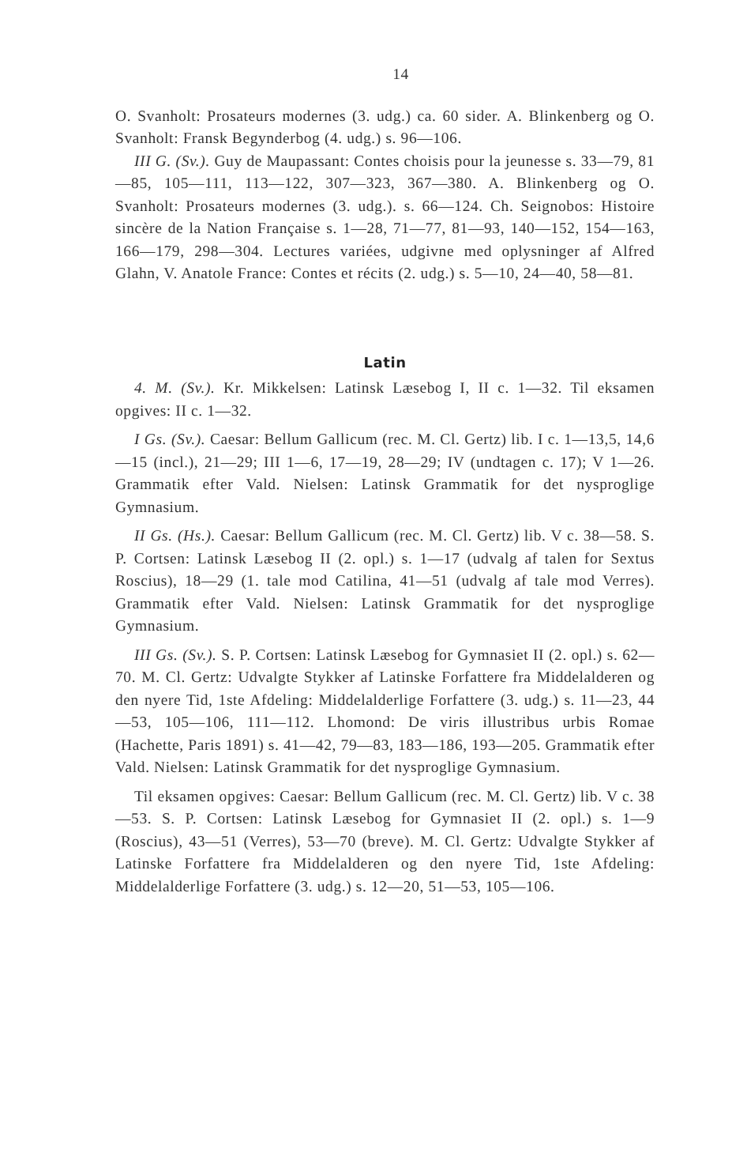14
O. Svanholt: Prosateurs modernes (3. udg.) ca. 60 sider. A. Blinkenberg og O. Svanholt: Fransk Begynderbog (4. udg.) s. 96—106.
III G. (Sv.). Guy de Maupassant: Contes choisis pour la jeunesse s. 33—79, 81—85, 105—111, 113—122, 307—323, 367—380. A. Blinkenberg og O. Svanholt: Prosateurs modernes (3. udg.). s. 66—124. Ch. Seignobos: Histoire sincère de la Nation Française s. 1—28, 71—77, 81—93, 140—152, 154—163, 166—179, 298—304. Lectures variées, udgivne med oplysninger af Alfred Glahn, V. Anatole France: Contes et récits (2. udg.) s. 5—10, 24—40, 58—81.
Latin
4. M. (Sv.). Kr. Mikkelsen: Latinsk Læsebog I, II c. 1—32. Til eksamen opgives: II c. 1—32.
I Gs. (Sv.). Caesar: Bellum Gallicum (rec. M. Cl. Gertz) lib. I c. 1—13,5, 14,6—15 (incl.), 21—29; III 1—6, 17—19, 28—29; IV (undtagen c. 17); V 1—26. Grammatik efter Vald. Nielsen: Latinsk Grammatik for det nysproglige Gymnasium.
II Gs. (Hs.). Caesar: Bellum Gallicum (rec. M. Cl. Gertz) lib. V c. 38—58. S. P. Cortsen: Latinsk Læsebog II (2. opl.) s. 1—17 (udvalg af talen for Sextus Roscius), 18—29 (1. tale mod Catilina, 41—51 (udvalg af tale mod Verres). Grammatik efter Vald. Nielsen: Latinsk Grammatik for det nysproglige Gymnasium.
III Gs. (Sv.). S. P. Cortsen: Latinsk Læsebog for Gymnasiet II (2. opl.) s. 62—70. M. Cl. Gertz: Udvalgte Stykker af Latinske Forfattere fra Middelalderen og den nyere Tid, 1ste Afdeling: Middelalderlige Forfattere (3. udg.) s. 11—23, 44—53, 105—106, 111—112. Lhomond: De viris illustribus urbis Romae (Hachette, Paris 1891) s. 41—42, 79—83, 183—186, 193—205. Grammatik efter Vald. Nielsen: Latinsk Grammatik for det nysproglige Gymnasium.
Til eksamen opgives: Caesar: Bellum Gallicum (rec. M. Cl. Gertz) lib. V c. 38—53. S. P. Cortsen: Latinsk Læsebog for Gymnasiet II (2. opl.) s. 1—9 (Roscius), 43—51 (Verres), 53—70 (breve). M. Cl. Gertz: Udvalgte Stykker af Latinske Forfattere fra Middelalderen og den nyere Tid, 1ste Afdeling: Middelalderlige Forfattere (3. udg.) s. 12—20, 51—53, 105—106.